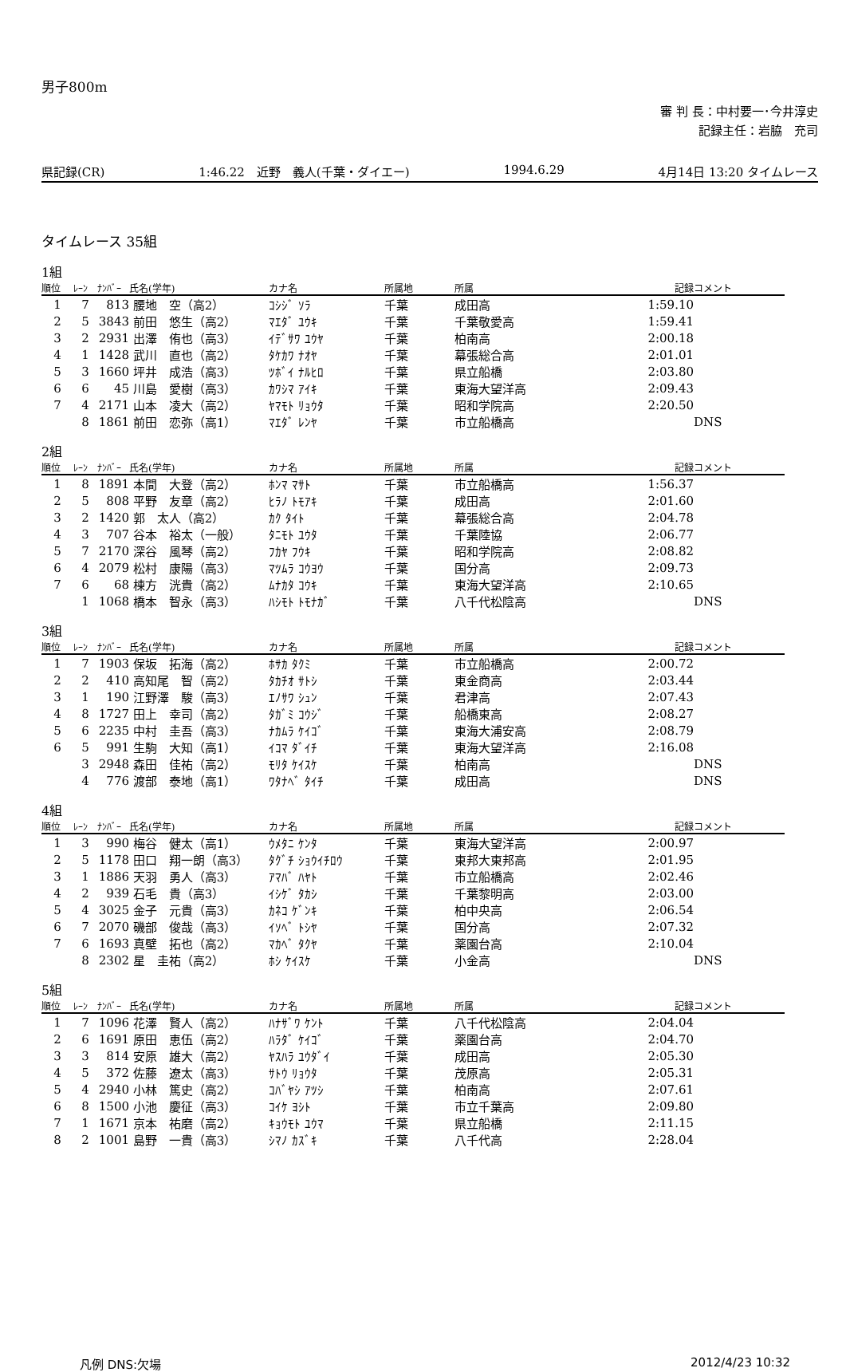男子800m
審 判 長：中村要一･今井淳史
記録主任：岩脇　充司
県記録(CR) 1:46.22　近野　義人(千葉・ダイエー) 1994.6.29 4月14日 13:20 タイムレース
タイムレース 35組
1組
| 順位 | ﾚｰﾝ | ﾅﾝﾊﾞｰ | 氏名(学年) | カナ名 | 所属地 | 所属 | 記録 | コメント |
| --- | --- | --- | --- | --- | --- | --- | --- | --- |
| 1 | 7 | 813 | 腰地 空（高2） | ｺｼｼﾞ ｿﾗ | 千葉 | 成田高 | 1:59.10 | |
| 2 | 5 | 3843 | 前田 悠生（高2） | ﾏｴﾀﾞ ﾕｳｷ | 千葉 | 千葉敬愛高 | 1:59.41 | |
| 3 | 2 | 2931 | 出澤 侑也（高3） | ｲﾃﾞｻﾜ ﾕｳﾔ | 千葉 | 柏南高 | 2:00.18 | |
| 4 | 1 | 1428 | 武川 直也（高2） | ﾀｹｶﾜ ﾅｵﾔ | 千葉 | 幕張総合高 | 2:01.01 | |
| 5 | 3 | 1660 | 坪井 成浩（高3） | ﾂﾎﾞｲ ﾅﾙﾋﾛ | 千葉 | 県立船橋 | 2:03.80 | |
| 6 | 6 | 45 | 川島 愛樹（高3） | ｶﾜｼﾏ ｱｲｷ | 千葉 | 東海大望洋高 | 2:09.43 | |
| 7 | 4 | 2171 | 山本 凌大（高2） | ﾔﾏﾓﾄ ﾘｮｳﾀ | 千葉 | 昭和学院高 | 2:20.50 | |
| | 8 | 1861 | 前田 恋弥（高1） | ﾏｴﾀﾞ ﾚﾝﾔ | 千葉 | 市立船橋高 | | DNS |
2組
| 順位 | ﾚｰﾝ | ﾅﾝﾊﾞｰ | 氏名(学年) | カナ名 | 所属地 | 所属 | 記録 | コメント |
| --- | --- | --- | --- | --- | --- | --- | --- | --- |
| 1 | 8 | 1891 | 本間 大登（高2） | ﾎﾝﾏ ﾏｻﾄ | 千葉 | 市立船橋高 | 1:56.37 | |
| 2 | 5 | 808 | 平野 友章（高2） | ﾋﾗﾉ ﾄﾓｱｷ | 千葉 | 成田高 | 2:01.60 | |
| 3 | 2 | 1420 | 郭 太人（高2） | ｶｸ ﾀｲﾄ | 千葉 | 幕張総合高 | 2:04.78 | |
| 4 | 3 | 707 | 谷本 裕太（一般） | ﾀﾆﾓﾄ ﾕｳﾀ | 千葉 | 千葉陸協 | 2:06.77 | |
| 5 | 7 | 2170 | 深谷 風琴（高2） | ﾌｶﾔ ﾌｳｷ | 千葉 | 昭和学院高 | 2:08.82 | |
| 6 | 4 | 2079 | 松村 康陽（高3） | ﾏﾂﾑﾗ ｺｳﾖｳ | 千葉 | 国分高 | 2:09.73 | |
| 7 | 6 | 68 | 棟方 洸貴（高2） | ﾑﾅｶﾀ ｺｳｷ | 千葉 | 東海大望洋高 | 2:10.65 | |
| | 1 | 1068 | 橋本 智永（高3） | ﾊｼﾓﾄ ﾄﾓﾅｶﾞ | 千葉 | 八千代松陰高 | | DNS |
3組
| 順位 | ﾚｰﾝ | ﾅﾝﾊﾞｰ | 氏名(学年) | カナ名 | 所属地 | 所属 | 記録 | コメント |
| --- | --- | --- | --- | --- | --- | --- | --- | --- |
| 1 | 7 | 1903 | 保坂 拓海（高2） | ﾎｻｶ ﾀｸﾐ | 千葉 | 市立船橋高 | 2:00.72 | |
| 2 | 2 | 410 | 高知尾 智（高2） | ﾀｶﾁｵ ｻﾄｼ | 千葉 | 東金商高 | 2:03.44 | |
| 3 | 1 | 190 | 江野澤 駿（高3） | ｴﾉｻﾜ ｼｭﾝ | 千葉 | 君津高 | 2:07.43 | |
| 4 | 8 | 1727 | 田上 幸司（高2） | ﾀｶﾞﾐ ｺｳｼﾞ | 千葉 | 船橋東高 | 2:08.27 | |
| 5 | 6 | 2235 | 中村 圭吾（高3） | ﾅｶﾑﾗ ｹｲｺﾞ | 千葉 | 東海大浦安高 | 2:08.79 | |
| 6 | 5 | 991 | 生駒 大知（高1） | ｲｺﾏ ﾀﾞｲﾁ | 千葉 | 東海大望洋高 | 2:16.08 | |
| | 3 | 2948 | 森田 佳祐（高2） | ﾓﾘﾀ ｹｲｽｹ | 千葉 | 柏南高 | | DNS |
| | 4 | 776 | 渡部 泰地（高1） | ﾜﾀﾅﾍﾞ ﾀｲﾁ | 千葉 | 成田高 | | DNS |
4組
| 順位 | ﾚｰﾝ | ﾅﾝﾊﾞｰ | 氏名(学年) | カナ名 | 所属地 | 所属 | 記録 | コメント |
| --- | --- | --- | --- | --- | --- | --- | --- | --- |
| 1 | 3 | 990 | 梅谷 健太（高1） | ｳﾒﾀﾆ ｹﾝﾀ | 千葉 | 東海大望洋高 | 2:00.97 | |
| 2 | 5 | 1178 | 田口 翔一朗（高3） | ﾀｸﾞﾁ ｼｮｳｲﾁﾛｳ | 千葉 | 東邦大東邦高 | 2:01.95 | |
| 3 | 1 | 1886 | 天羽 勇人（高3） | ｱﾏﾊﾞ ﾊﾔﾄ | 千葉 | 市立船橋高 | 2:02.46 | |
| 4 | 2 | 939 | 石毛 貴（高3） | ｲｼｹﾞ ﾀｶｼ | 千葉 | 千葉黎明高 | 2:03.00 | |
| 5 | 4 | 3025 | 金子 元貴（高3） | ｶﾈｺ ｹﾞﾝｷ | 千葉 | 柏中央高 | 2:06.54 | |
| 6 | 7 | 2070 | 磯部 俊哉（高3） | ｲｿﾍﾞ ﾄｼﾔ | 千葉 | 国分高 | 2:07.32 | |
| 7 | 6 | 1693 | 真壁 拓也（高2） | ﾏｶﾍﾞ ﾀｸﾔ | 千葉 | 薬園台高 | 2:10.04 | |
| | 8 | 2302 | 星 圭祐（高2） | ﾎｼ ｹｲｽｹ | 千葉 | 小金高 | | DNS |
5組
| 順位 | ﾚｰﾝ | ﾅﾝﾊﾞｰ | 氏名(学年) | カナ名 | 所属地 | 所属 | 記録 | コメント |
| --- | --- | --- | --- | --- | --- | --- | --- | --- |
| 1 | 7 | 1096 | 花澤 賢人（高2） | ﾊﾅｻﾞﾜ ｹﾝﾄ | 千葉 | 八千代松陰高 | 2:04.04 | |
| 2 | 6 | 1691 | 原田 恵伍（高2） | ﾊﾗﾀﾞ ｹｲｺﾞ | 千葉 | 薬園台高 | 2:04.70 | |
| 3 | 3 | 814 | 安原 雄大（高2） | ﾔｽﾊﾗ ﾕｳﾀﾞｲ | 千葉 | 成田高 | 2:05.30 | |
| 4 | 5 | 372 | 佐藤 遼太（高3） | ｻﾄｳ ﾘｮｳﾀ | 千葉 | 茂原高 | 2:05.31 | |
| 5 | 4 | 2940 | 小林 篤史（高2） | ｺﾊﾞﾔｼ ｱﾂｼ | 千葉 | 柏南高 | 2:07.61 | |
| 6 | 8 | 1500 | 小池 慶征（高3） | ｺｲｹ ﾖｼﾄ | 千葉 | 市立千葉高 | 2:09.80 | |
| 7 | 1 | 1671 | 京本 祐磨（高2） | ｷｮｳﾓﾄ ﾕｳﾏ | 千葉 | 県立船橋 | 2:11.15 | |
| 8 | 2 | 1001 | 島野 一貴（高3） | ｼﾏﾉ ｶｽﾞｷ | 千葉 | 八千代高 | 2:28.04 | |
凡例 DNS:欠場 2012/4/23 10:32